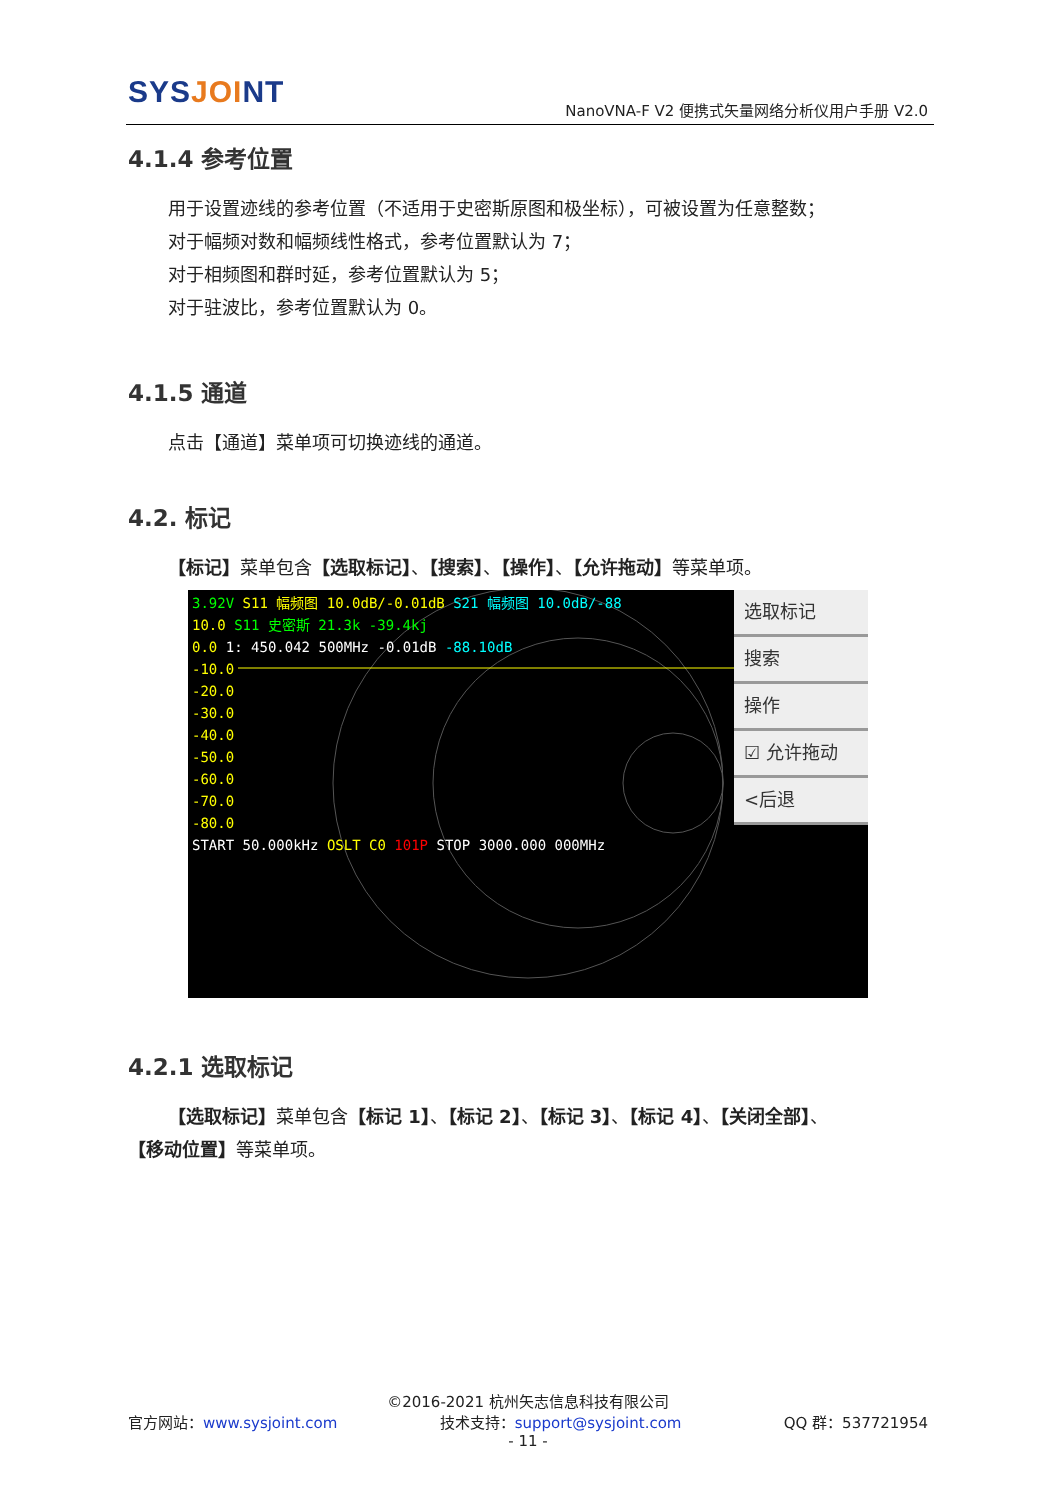SYSJOINT
NanoVNA-F V2 便携式矢量网络分析仪用户手册 V2.0
4.1.4 参考位置
用于设置迹线的参考位置（不适用于史密斯原图和极坐标），可被设置为任意整数；
对于幅频对数和幅频线性格式，参考位置默认为 7；
对于相频图和群时延，参考位置默认为 5；
对于驻波比，参考位置默认为 0。
4.1.5 通道
点击【通道】菜单项可切换迹线的通道。
4.2. 标记
【标记】菜单包含【选取标记】、【搜索】、【操作】、【允许拖动】等菜单项。
3.92V S11 幅频图 10.0dB/-0.01dB S21 幅频图 10.0dB/-88
10.0 S11 史密斯 21.3k -39.4kj
0.0 1: 450.042 500MHz -0.01dB -88.10dB
-10.0
-20.0
-30.0
-40.0
-50.0
-60.0
-70.0
-80.0
START 50.000kHz OSLT C0 101P STOP 3000.000 000MHz
选取标记
搜索
操作
☑ 允许拖动
<后退
4.2.1 选取标记
【选取标记】菜单包含【标记 1】、【标记 2】、【标记 3】、【标记 4】、【关闭全部】、
【移动位置】等菜单项。
©2016-2021 杭州矢志信息科技有限公司
官方网站：www.sysjoint.com 技术支持：support@sysjoint.com QQ 群：537721954
- 11 -